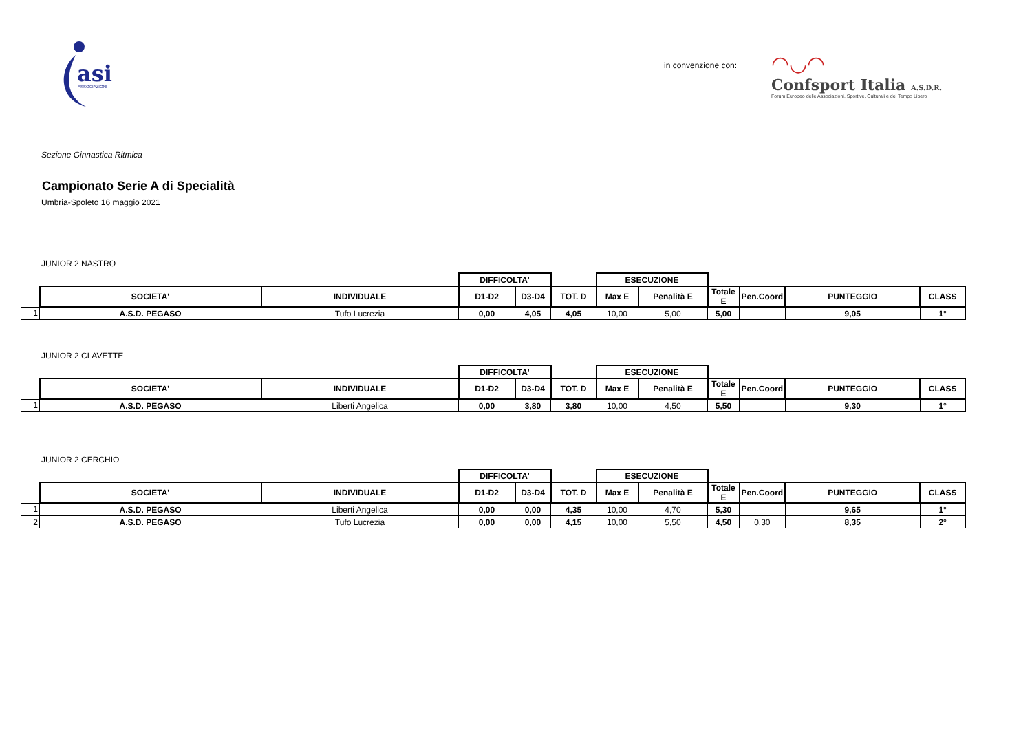asi
ASSOCIAZIONI
in convenzione con:
◠◡◠
Confsport Italia A.S.D.R.
Forum Europeo delle Associazioni, Sportive, Culturali e del Tempo Libero
Sezione Ginnastica Ritmica
Campionato Serie A di Specialità
Umbria-Spoleto 16 maggio 2021
JUNIOR 2 NASTRO
| | | | DIFFICOLTA' | | | ESECUZIONE | | | | | |
| | SOCIETA' | INDIVIDUALE | D1-D2 | D3-D4 | TOT. D | Max E | Penalità E | Totale E | Pen.Coord | PUNTEGGIO | CLASS |
| 1 | A.S.D. PEGASO | Tufo Lucrezia | 0,00 | 4,05 | 4,05 | 10,00 | 5,00 | 5,00 | | 9,05 | 1° |
JUNIOR 2 CLAVETTE
| | | | DIFFICOLTA' | | | ESECUZIONE | | | | | |
| | SOCIETA' | INDIVIDUALE | D1-D2 | D3-D4 | TOT. D | Max E | Penalità E | Totale E | Pen.Coord | PUNTEGGIO | CLASS |
| 1 | A.S.D. PEGASO | Liberti Angelica | 0,00 | 3,80 | 3,80 | 10,00 | 4,50 | 5,50 | | 9,30 | 1° |
JUNIOR 2 CERCHIO
| | | | DIFFICOLTA' | | | ESECUZIONE | | | | | |
| | SOCIETA' | INDIVIDUALE | D1-D2 | D3-D4 | TOT. D | Max E | Penalità E | Totale E | Pen.Coord | PUNTEGGIO | CLASS |
| 1 | A.S.D. PEGASO | Liberti Angelica | 0,00 | 0,00 | 4,35 | 10,00 | 4,70 | 5,30 | | 9,65 | 1° |
| 2 | A.S.D. PEGASO | Tufo Lucrezia | 0,00 | 0,00 | 4,15 | 10,00 | 5,50 | 4,50 | 0,30 | 8,35 | 2° |